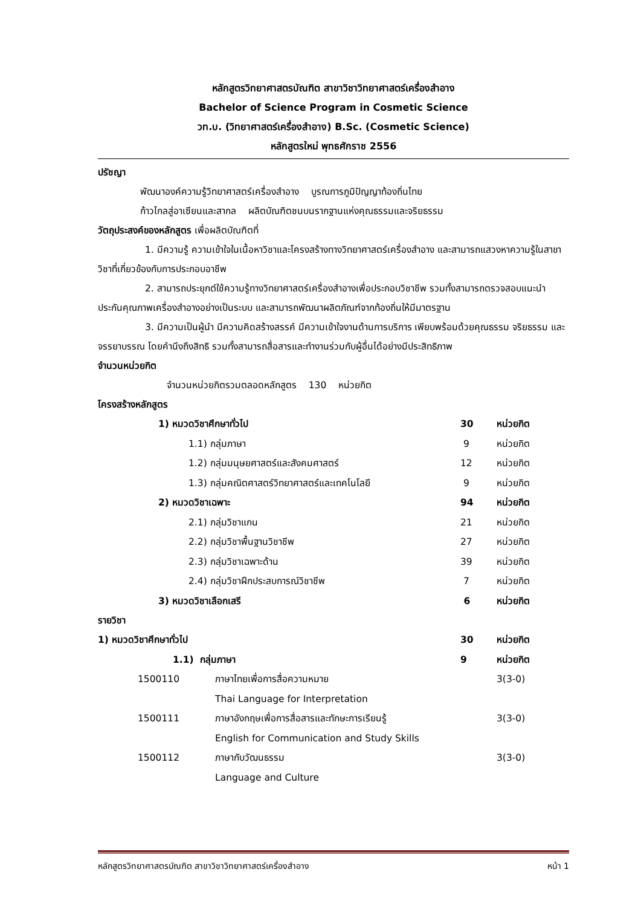หลักสูตรวิทยาศาสตรบัณฑิต สาขาวิชาวิทยาศาสตร์เครื่องสำอาง
Bachelor of Science Program in Cosmetic Science
วท.บ. (วิทยาศาสตร์เครื่องสำอาง) B.Sc. (Cosmetic Science)
หลักสูตรใหม่ พุทธศักราช 2556
ปรัชญา
พัฒนาองค์ความรู้วิทยาศาสตร์เครื่องสำอาง บูรณการภูมิปัญญาท้องถิ่นไทย
ก้าวไกลสู่อาเซียนและสากล ผลิตบัณฑิตชนบนรากฐานแห่งคุณธรรมและจริยธรรม
วัตถุประสงค์ของหลักสูตร เพื่อผลิตบัณฑิตที่
1. มีความรู้ ความเข้าใจในเนื้อหาวิชาและโครงสร้างทางวิทยาศาสตร์เครื่องสำอาง และสามารถแสวงหาความรู้ในสาขาวิชาที่เกี่ยวข้องกับการประกอบอาชีพ
2. สามารถประยุกต์ใช้ความรู้ทางวิทยาศาสตร์เครื่องสำอางเพื่อประกอบวิชาชีพ รวมทั้งสามารถตรวจสอบแนะนำประกันคุณภาพเครื่องสำอางอย่างเป็นระบบ และสามารถพัฒนาผลิตภัณฑ์จากท้องถิ่นให้มีมาตรฐาน
3. มีความเป็นผู้นำ มีความคิดสร้างสรรค์ มีความเข้าใจงานด้านการบริการ เพียบพร้อมด้วยคุณธรรม จริยธรรม และจรรยาบรรณ โดยคำนึงถึงสิทธิ รวมทั้งสามารถสื่อสารและทำงานร่วมกับผู้อื่นได้อย่างมีประสิทธิภาพ
จำนวนหน่วยกิต
จำนวนหน่วยกิตรวมตลอดหลักสูตร 130 หน่วยกิต
โครงสร้างหลักสูตร
| | 1) หมวดวิชาศึกษาทั่วไป | 30 | หน่วยกิต |
| | 1.1) กลุ่มภาษา | 9 | หน่วยกิต |
| | 1.2) กลุ่มมนุษยศาสตร์และสังคมศาสตร์ | 12 | หน่วยกิต |
| | 1.3) กลุ่มคณิตศาสตร์วิทยาศาสตร์และเทคโนโลยี | 9 | หน่วยกิต |
| | 2) หมวดวิชาเฉพาะ | 94 | หน่วยกิต |
| | 2.1) กลุ่มวิชาแกน | 21 | หน่วยกิต |
| | 2.2) กลุ่มวิชาพื้นฐานวิชาชีพ | 27 | หน่วยกิต |
| | 2.3) กลุ่มวิชาเฉพาะด้าน | 39 | หน่วยกิต |
| | 2.4) กลุ่มวิชาฝึกประสบการณ์วิชาชีพ | 7 | หน่วยกิต |
| | 3) หมวดวิชาเลือกเสรี | 6 | หน่วยกิต |
รายวิชา
| 1) หมวดวิชาศึกษาทั่วไป | | 30 | หน่วยกิต |
| 1.1) กลุ่มภาษา | | 9 | หน่วยกิต |
| 1500110 | ภาษาไทยเพื่อการสื่อความหมาย | | 3(3-0) |
| | Thai Language for Interpretation | | |
| 1500111 | ภาษาอังกฤษเพื่อการสื่อสารและทักษะการเรียนรู้ | | 3(3-0) |
| | English for Communication and Study Skills | | |
| 1500112 | ภาษากับวัฒนธรรม | | 3(3-0) |
| | Language and Culture | | |
หลักสูตรวิทยาศาสตรบัณฑิต สาขาวิชาวิทยาศาสตร์เครื่องสำอาง หน้า 1